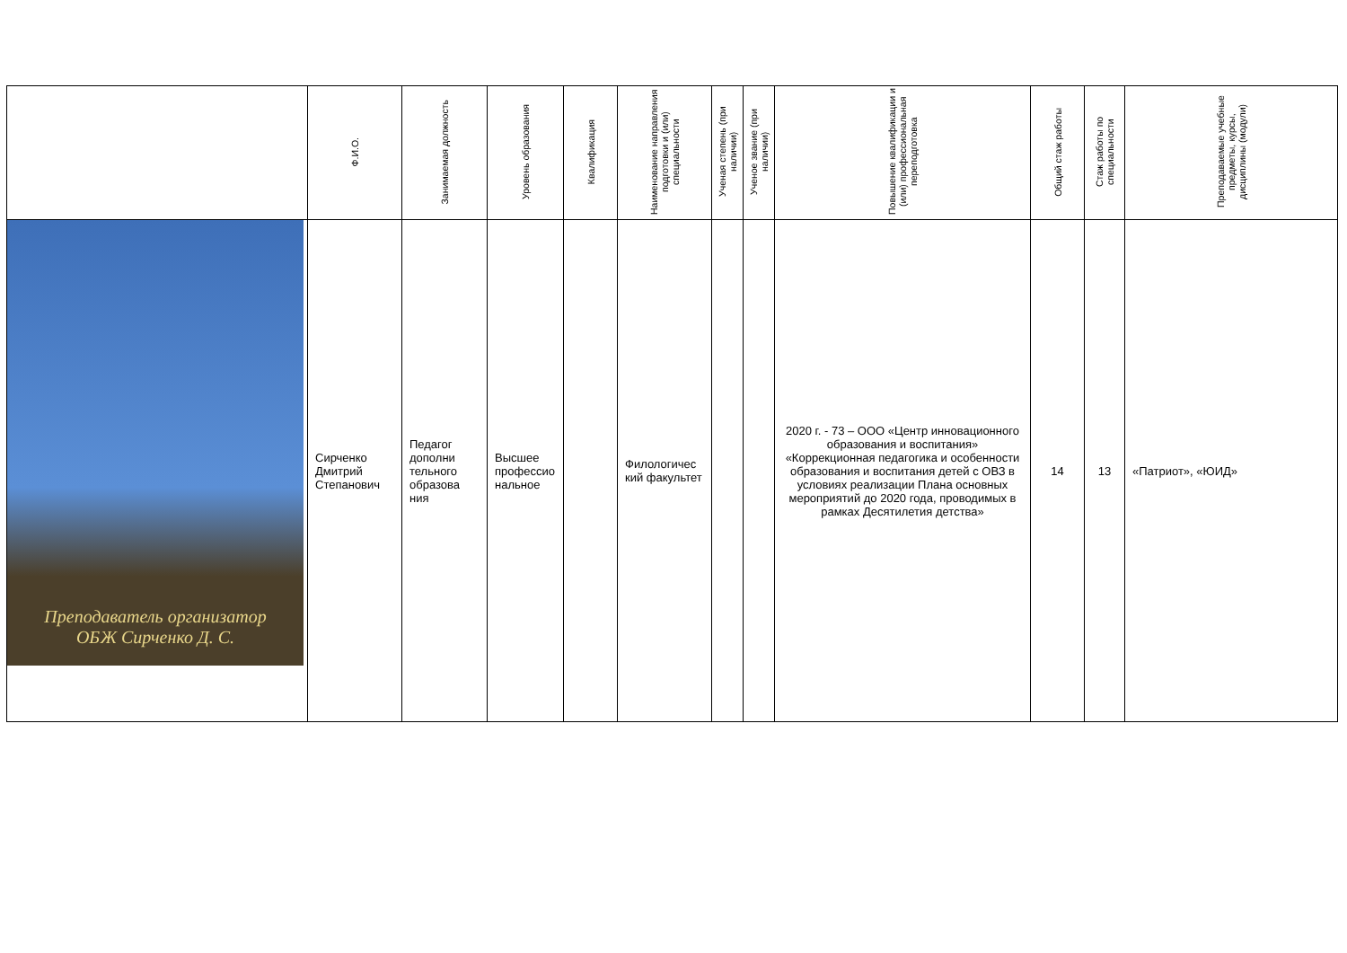| | Ф.И.О. | Занимаемая должность | Уровень образования | Квалификация | Наименование направления подготовки и (или) специальности | Ученая степень (при наличии) | Ученое звание (при наличии) | Повышение квалификации и (или) профессиональная переподготовка | Общий стаж работы | Стаж работы по специальности | Преподаваемые учебные предметы, курсы, дисциплины (модули) |
| --- | --- | --- | --- | --- | --- | --- | --- | --- | --- | --- | --- |
| Преподаватель организатор ОБЖ Сирченко Д. С. | Сирченко Дмитрий Степанович | Педагог дополни тельного образова ния | Высшее профессио нальное | | Филологичес кий факультет | | | 2020 г. - 73 – ООО «Центр инновационного образования и воспитания» «Коррекционная педагогика и особенности образования и воспитания детей с ОВЗ в условиях реализации Плана основных мероприятий до 2020 года, проводимых в рамках Десятилетия детства» | 14 | 13 | «Патриот», «ЮИД» |